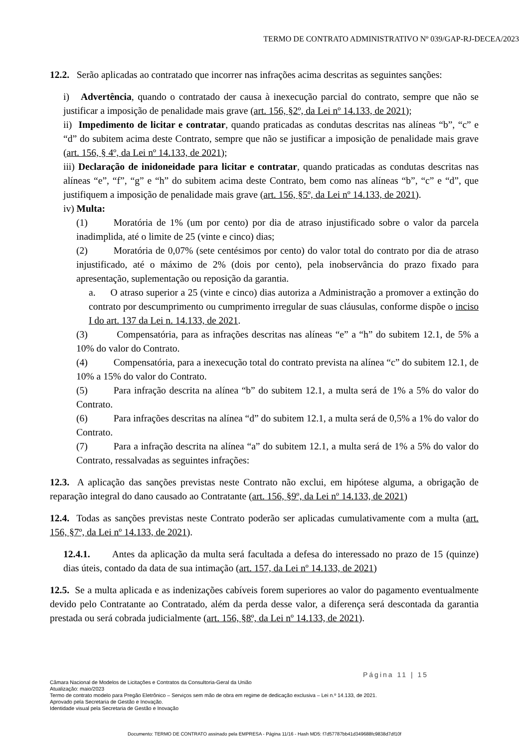TERMO DE CONTRATO ADMINISTRATIVO Nº 039/GAP-RJ-DECEA/2023
12.2. Serão aplicadas ao contratado que incorrer nas infrações acima descritas as seguintes sanções:
i) Advertência, quando o contratado der causa à inexecução parcial do contrato, sempre que não se justificar a imposição de penalidade mais grave (art. 156, §2º, da Lei nº 14.133, de 2021);
ii) Impedimento de licitar e contratar, quando praticadas as condutas descritas nas alíneas “b”, “c” e “d” do subitem acima deste Contrato, sempre que não se justificar a imposição de penalidade mais grave (art. 156, § 4º, da Lei nº 14.133, de 2021);
iii) Declaração de inidoneidade para licitar e contratar, quando praticadas as condutas descritas nas alíneas “e”, “f”, “g” e “h” do subitem acima deste Contrato, bem como nas alíneas “b”, “c” e “d”, que justifiquem a imposição de penalidade mais grave (art. 156, §5º, da Lei nº 14.133, de 2021).
iv) Multa:
(1) Moratória de 1% (um por cento) por dia de atraso injustificado sobre o valor da parcela inadimplida, até o limite de 25 (vinte e cinco) dias;
(2) Moratória de 0,07% (sete centésimos por cento) do valor total do contrato por dia de atraso injustificado, até o máximo de 2% (dois por cento), pela inobservância do prazo fixado para apresentação, suplementação ou reposição da garantia.
a. O atraso superior a 25 (vinte e cinco) dias autoriza a Administração a promover a extinção do contrato por descumprimento ou cumprimento irregular de suas cláusulas, conforme dispõe o inciso I do art. 137 da Lei n. 14.133, de 2021.
(3) Compensatória, para as infrações descritas nas alíneas “e” a “h” do subitem 12.1, de 5% a 10% do valor do Contrato.
(4) Compensatória, para a inexecução total do contrato prevista na alínea “c” do subitem 12.1, de 10% a 15% do valor do Contrato.
(5) Para infração descrita na alínea “b” do subitem 12.1, a multa será de 1% a 5% do valor do Contrato.
(6) Para infrações descritas na alínea “d” do subitem 12.1, a multa será de 0,5% a 1% do valor do Contrato.
(7) Para a infração descrita na alínea “a” do subitem 12.1, a multa será de 1% a 5% do valor do Contrato, ressalvadas as seguintes infrações:
12.3. A aplicação das sanções previstas neste Contrato não exclui, em hipótese alguma, a obrigação de reparação integral do dano causado ao Contratante (art. 156, §9º, da Lei nº 14.133, de 2021)
12.4. Todas as sanções previstas neste Contrato poderão ser aplicadas cumulativamente com a multa (art. 156, §7º, da Lei nº 14.133, de 2021).
12.4.1. Antes da aplicação da multa será facultada a defesa do interessado no prazo de 15 (quinze) dias úteis, contado da data de sua intimação (art. 157, da Lei nº 14.133, de 2021)
12.5. Se a multa aplicada e as indenizações cabíveis forem superiores ao valor do pagamento eventualmente devido pelo Contratante ao Contratado, além da perda desse valor, a diferença será descontada da garantia prestada ou será cobrada judicialmente (art. 156, §8º, da Lei nº 14.133, de 2021).
Página 11 | 15
Câmara Nacional de Modelos de Licitações e Contratos da Consultoria-Geral da União
Atualização: maio/2023
Termo de contrato modelo para Pregão Eletrônico – Serviços sem mão de obra em regime de dedicação exclusiva – Lei n.º 14.133, de 2021.
Aprovado pela Secretaria de Gestão e Inovação.
Identidade visual pela Secretaria de Gestão e Inovação
Documento: TERMO DE CONTRATO assinado pela EMPRESA - Página 11/16 - Hash MD5: f7d57787bb41d349688fc9838d7df10f